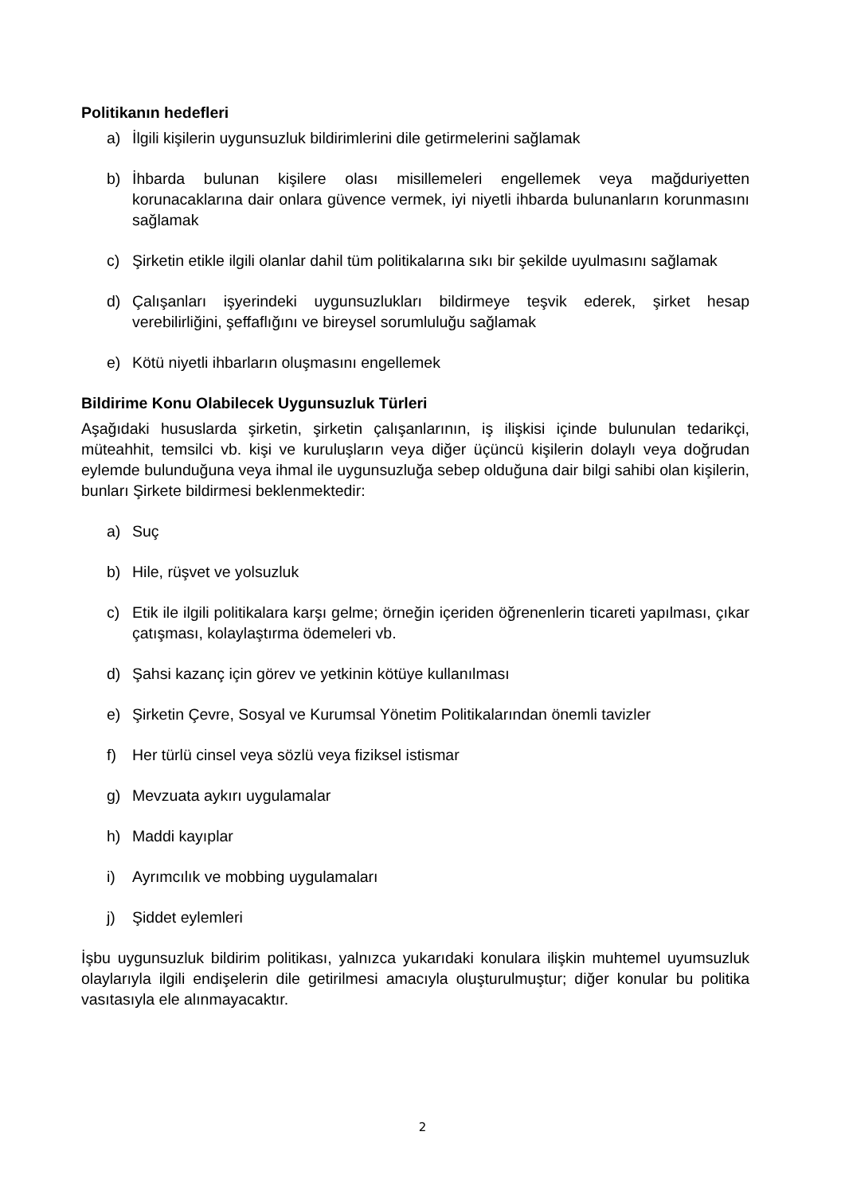Politikanın hedefleri
a) İlgili kişilerin uygunsuzluk bildirimlerini dile getirmelerini sağlamak
b) İhbarda bulunan kişilere olası misillemeleri engellemek veya mağduriyetten korunacaklarına dair onlara güvence vermek, iyi niyetli ihbarda bulunanların korunmasını sağlamak
c) Şirketin etikle ilgili olanlar dahil tüm politikalarına sıkı bir şekilde uyulmasını sağlamak
d) Çalışanları işyerindeki uygunsuzlukları bildirmeye teşvik ederek, şirket hesap verebilirliğini, şeffaflığını ve bireysel sorumluluğu sağlamak
e) Kötü niyetli ihbarların oluşmasını engellemek
Bildirime Konu Olabilecek Uygunsuzluk Türleri
Aşağıdaki hususlarda şirketin, şirketin çalışanlarının, iş ilişkisi içinde bulunulan tedarikçi, müteahhit, temsilci vb. kişi ve kuruluşların veya diğer üçüncü kişilerin dolaylı veya doğrudan eylemde bulunduğuna veya ihmal ile uygunsuzluğa sebep olduğuna dair bilgi sahibi olan kişilerin, bunları Şirkete bildirmesi beklenmektedir:
a) Suç
b) Hile, rüşvet ve yolsuzluk
c) Etik ile ilgili politikalara karşı gelme; örneğin içeriden öğrenenlerin ticareti yapılması, çıkar çatışması, kolaylaştırma ödemeleri vb.
d) Şahsi kazanç için görev ve yetkinin kötüye kullanılması
e) Şirketin Çevre, Sosyal ve Kurumsal Yönetim Politikalarından önemli tavizler
f) Her türlü cinsel veya sözlü veya fiziksel istismar
g) Mevzuata aykırı uygulamalar
h) Maddi kayıplar
i) Ayrımcılık ve mobbing uygulamaları
j) Şiddet eylemleri
İşbu uygunsuzluk bildirim politikası, yalnızca yukarıdaki konulara ilişkin muhtemel uyumsuzluk olaylarıyla ilgili endişelerin dile getirilmesi amacıyla oluşturulmuştur; diğer konular bu politika vasıtasıyla ele alınmayacaktır.
2